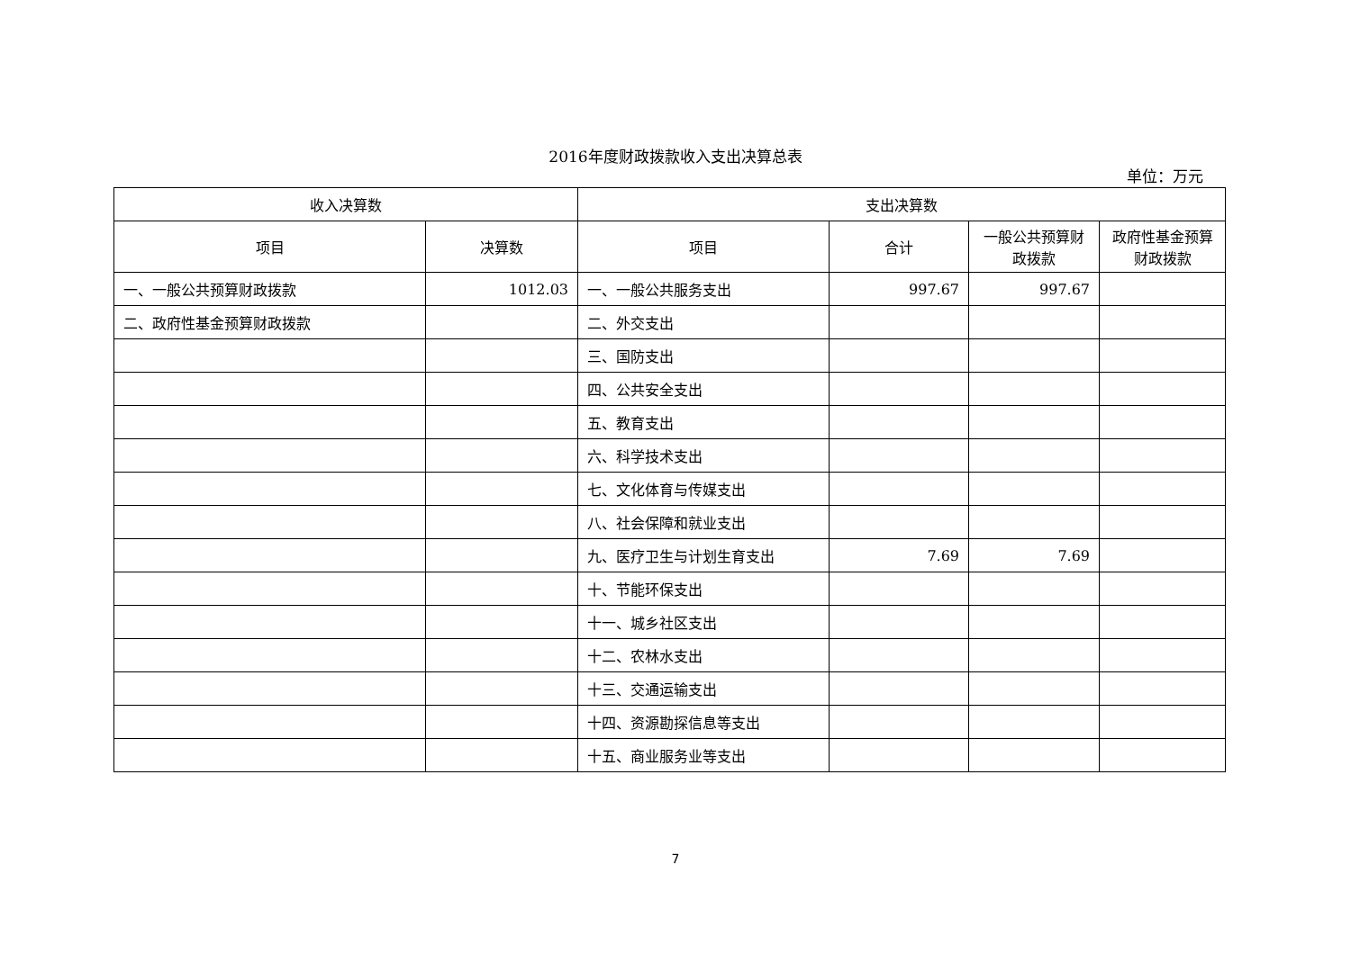2016年度财政拨款收入支出决算总表
单位：万元
| 收入决算数 | | 支出决算数 | | | |
| --- | --- | --- | --- | --- | --- |
| 项目 | 决算数 | 项目 | 合计 | 一般公共预算财政拨款 | 政府性基金预算财政拨款 |
| 一、一般公共预算财政拨款 | 1012.03 | 一、一般公共服务支出 | 997.67 | 997.67 | |
| 二、政府性基金预算财政拨款 | | 二、外交支出 | | | |
| | | 三、国防支出 | | | |
| | | 四、公共安全支出 | | | |
| | | 五、教育支出 | | | |
| | | 六、科学技术支出 | | | |
| | | 七、文化体育与传媒支出 | | | |
| | | 八、社会保障和就业支出 | | | |
| | | 九、医疗卫生与计划生育支出 | 7.69 | 7.69 | |
| | | 十、节能环保支出 | | | |
| | | 十一、城乡社区支出 | | | |
| | | 十二、农林水支出 | | | |
| | | 十三、交通运输支出 | | | |
| | | 十四、资源勘探信息等支出 | | | |
| | | 十五、商业服务业等支出 | | | |
7